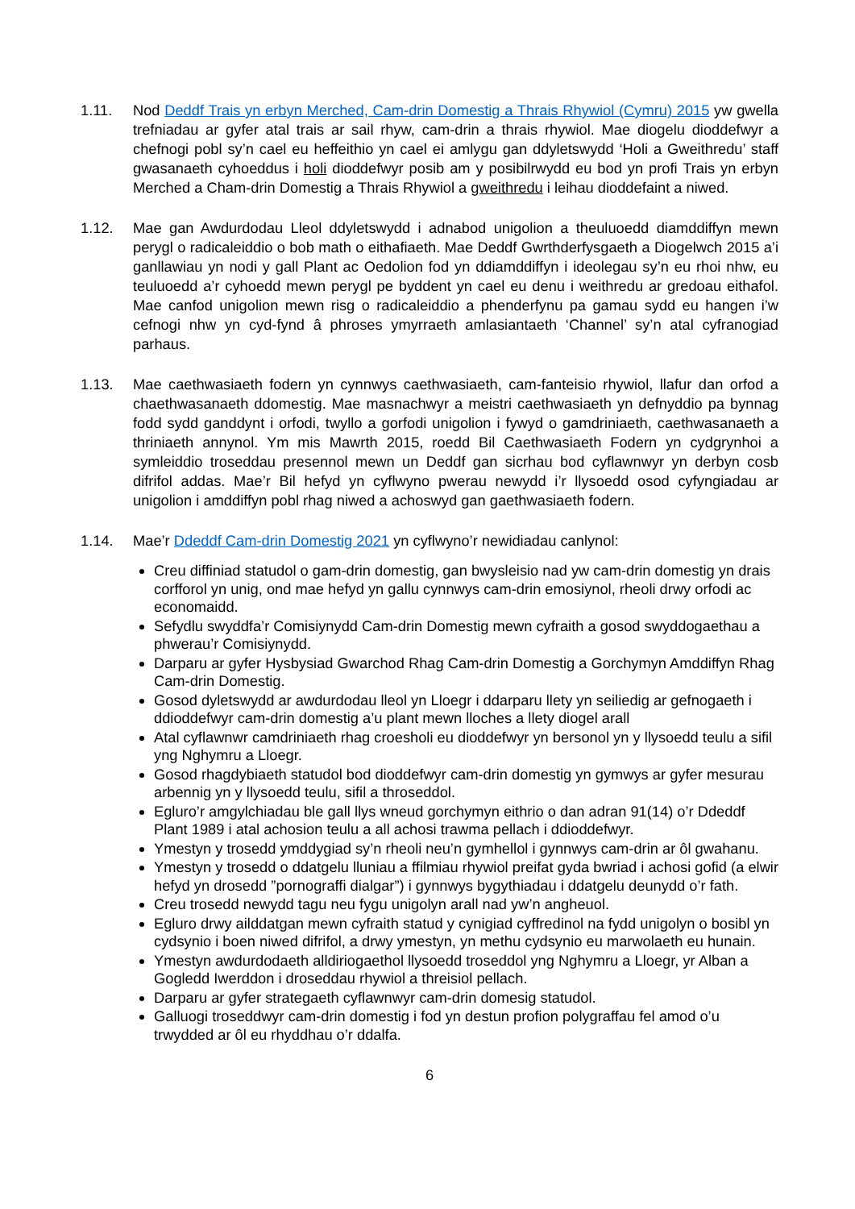1.11. Nod Deddf Trais yn erbyn Merched, Cam-drin Domestig a Thrais Rhywiol (Cymru) 2015 yw gwella trefniadau ar gyfer atal trais ar sail rhyw, cam-drin a thrais rhywiol. Mae diogelu dioddefwyr a chefnogi pobl sy’n cael eu heffeithio yn cael ei amlygu gan ddyletswydd ‘Holi a Gweithredu’ staff gwasanaeth cyhoeddus i holi dioddefwyr posib am y posibilrwydd eu bod yn profi Trais yn erbyn Merched a Cham-drin Domestig a Thrais Rhywiol a gweithredu i leihau dioddefaint a niwed.
1.12. Mae gan Awdurdodau Lleol ddyletswydd i adnabod unigolion a theuluoedd diamddiffyn mewn perygl o radicaleiddio o bob math o eithafiaeth. Mae Deddf Gwrthderfysgaeth a Diogelwch 2015 a’i ganllawiau yn nodi y gall Plant ac Oedolion fod yn ddiamddiffyn i ideolegau sy’n eu rhoi nhw, eu teuluoedd a’r cyhoedd mewn perygl pe byddent yn cael eu denu i weithredu ar gredoau eithafol. Mae canfod unigolion mewn risg o radicaleiddio a phenderfynu pa gamau sydd eu hangen i’w cefnogi nhw yn cyd-fynd â phroses ymyrraeth amlasiantaeth ‘Channel’ sy’n atal cyfranogiad parhaus.
1.13. Mae caethwasiaeth fodern yn cynnwys caethwasiaeth, cam-fanteisio rhywiol, llafur dan orfod a chaethwasanaeth ddomestig. Mae masnachwyr a meistri caethwasiaeth yn defnyddio pa bynnag fodd sydd ganddynt i orfodi, twyllo a gorfodi unigolion i fywyd o gamdriniaeth, caethwasanaeth a thriniaeth annynol. Ym mis Mawrth 2015, roedd Bil Caethwasiaeth Fodern yn cydgrynhoi a symleiddio troseddau presennol mewn un Deddf gan sicrhau bod cyflawnwyr yn derbyn cosb difrifol addas. Mae’r Bil hefyd yn cyflwyno pwerau newydd i’r llysoedd osod cyfyngiadau ar unigolion i amddiffyn pobl rhag niwed a achoswyd gan gaethwasiaeth fodern.
1.14. Mae’r Ddeddf Cam-drin Domestig 2021 yn cyflwyno’r newidiadau canlynol:
Creu diffiniad statudol o gam-drin domestig, gan bwysleisio nad yw cam-drin domestig yn drais corfforol yn unig, ond mae hefyd yn gallu cynnwys cam-drin emosiynol, rheoli drwy orfodi ac economaidd.
Sefydlu swyddfa’r Comisiynydd Cam-drin Domestig mewn cyfraith a gosod swyddogaethau a phwerau’r Comisiynydd.
Darparu ar gyfer Hysbysiad Gwarchod Rhag Cam-drin Domestig a Gorchymyn Amddiffyn Rhag Cam-drin Domestig.
Gosod dyletswydd ar awdurdodau lleol yn Lloegr i ddarparu llety yn seiliedig ar gefnogaeth i ddioddefwyr cam-drin domestig a’u plant mewn lloches a llety diogel arall
Atal cyflawnwr camdriniaeth rhag croesholi eu dioddefwyr yn bersonol yn y llysoedd teulu a sifil yng Nghymru a Lloegr.
Gosod rhagdybiaeth statudol bod dioddefwyr cam-drin domestig yn gymwys ar gyfer mesurau arbennig yn y llysoedd teulu, sifil a throseddol.
Egluro’r amgylchiadau ble gall llys wneud gorchymyn eithrio o dan adran 91(14) o’r Ddeddf Plant 1989 i atal achosion teulu a all achosi trawma pellach i ddioddefwyr.
Ymestyn y trosedd ymddygiad sy’n rheoli neu’n gymhellol i gynnwys cam-drin ar ôl gwahanu.
Ymestyn y trosedd o ddatgelu lluniau a ffilmiau rhywiol preifat gyda bwriad i achosi gofid (a elwir hefyd yn drosedd ”pornograffi dialgar”) i gynnwys bygythiadau i ddatgelu deunydd o’r fath.
Creu trosedd newydd tagu neu fygu unigolyn arall nad yw’n angheuol.
Egluro drwy ailddatgan mewn cyfraith statud y cynigiad cyffredinol na fydd unigolyn o bosibl yn cydsynio i boen niwed difrifol, a drwy ymestyn, yn methu cydsynio eu marwolaeth eu hunain.
Ymestyn awdurdodaeth alldiriogaethol llysoedd troseddol yng Nghymru a Lloegr, yr Alban a Gogledd Iwerddon i droseddau rhywiol a threisiol pellach.
Darparu ar gyfer strategaeth cyflawnwyr cam-drin domesig statudol.
Galluogi troseddwyr cam-drin domestig i fod yn destun profion polygraffau fel amod o’u trwydded ar ôl eu rhyddhau o’r ddalfa.
6